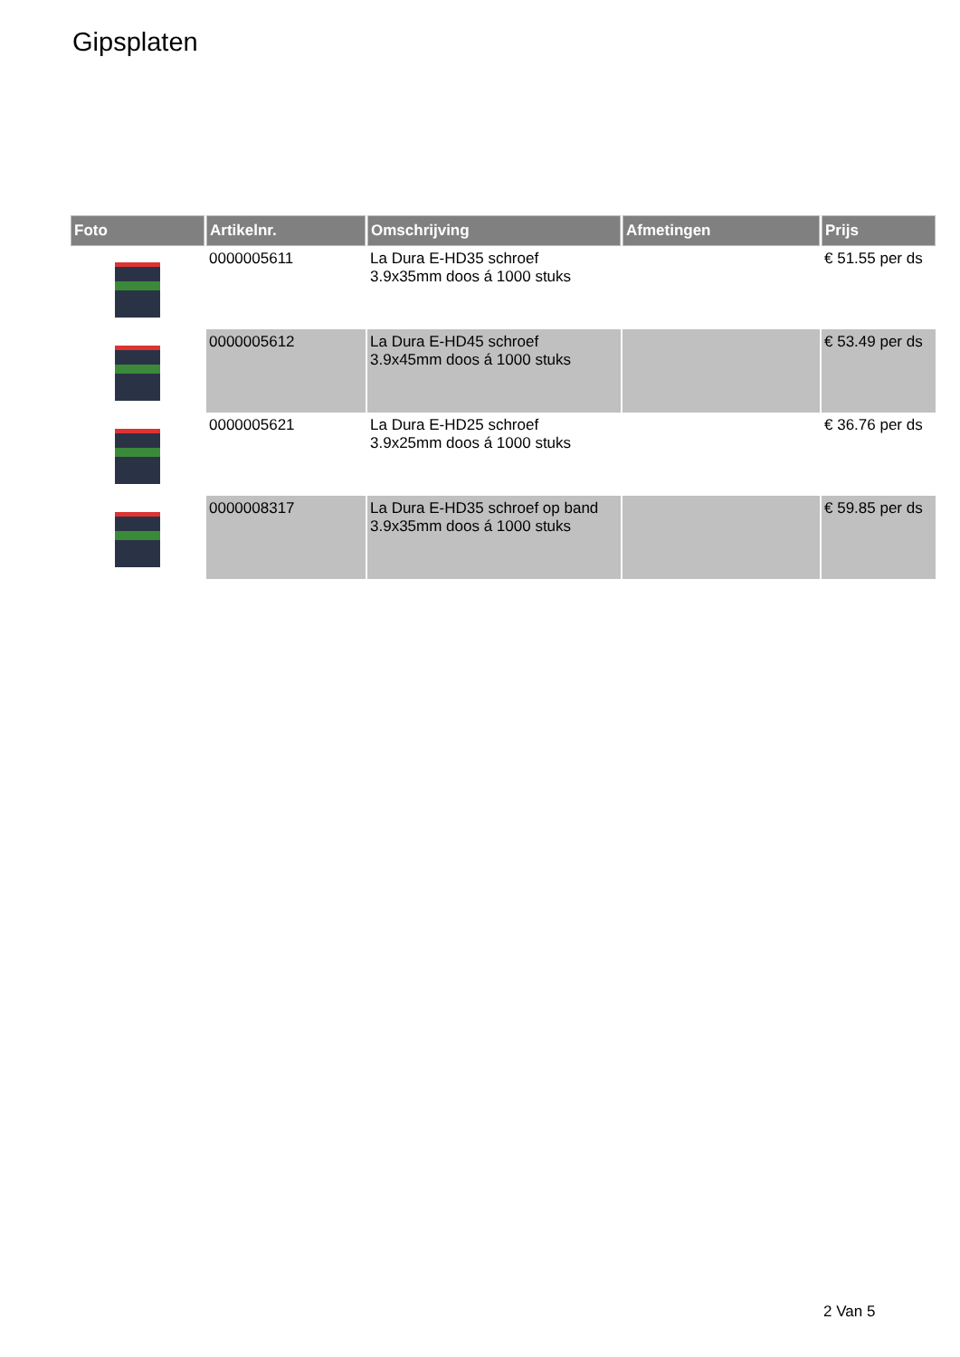Gipsplaten
| Foto | Artikelnr. | Omschrijving | Afmetingen | Prijs |
| --- | --- | --- | --- | --- |
| | 0000005611 | La Dura E-HD35 schroef 3.9x35mm doos á 1000 stuks | | € 51.55 per ds |
| | 0000005612 | La Dura E-HD45 schroef 3.9x45mm doos á 1000 stuks | | € 53.49 per ds |
| | 0000005621 | La Dura E-HD25 schroef 3.9x25mm doos á 1000 stuks | | € 36.76 per ds |
| | 0000008317 | La Dura E-HD35 schroef op band 3.9x35mm doos á 1000 stuks | | € 59.85 per ds |
2 Van 5